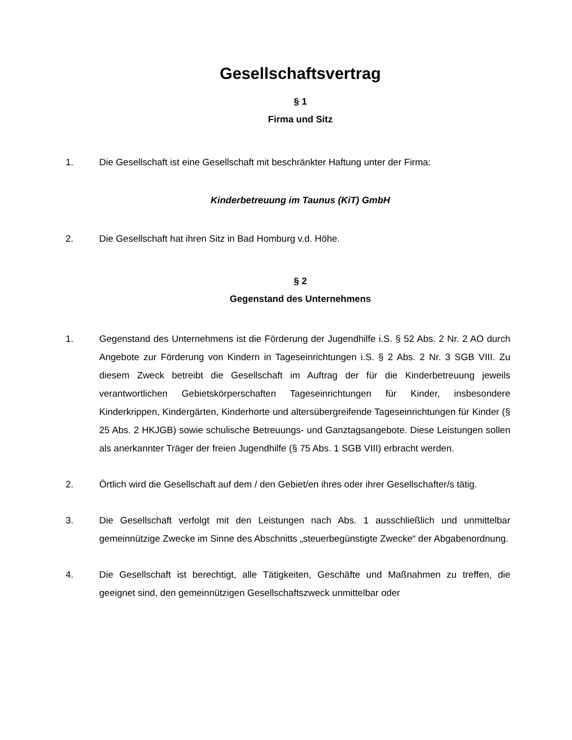Gesellschaftsvertrag
§ 1
Firma und Sitz
1. Die Gesellschaft ist eine Gesellschaft mit beschränkter Haftung unter der Firma:
Kinderbetreuung im Taunus (KiT) GmbH
2. Die Gesellschaft hat ihren Sitz in Bad Homburg v.d. Höhe.
§ 2
Gegenstand des Unternehmens
1. Gegenstand des Unternehmens ist die Förderung der Jugendhilfe i.S. § 52 Abs. 2 Nr. 2 AO durch Angebote zur Förderung von Kindern in Tageseinrichtungen i.S. § 2 Abs. 2 Nr. 3 SGB VIII. Zu diesem Zweck betreibt die Gesellschaft im Auftrag der für die Kinderbetreuung jeweils verantwortlichen Gebietskörperschaften Tageseinrichtungen für Kinder, insbesondere Kinderkrippen, Kindergärten, Kinderhorte und altersübergreifende Tageseinrichtungen für Kinder (§ 25 Abs. 2 HKJGB) sowie schulische Betreuungs- und Ganztagsangebote. Diese Leistungen sollen als anerkannter Träger der freien Jugendhilfe (§ 75 Abs. 1 SGB VIII) erbracht werden.
2. Örtlich wird die Gesellschaft auf dem / den Gebiet/en ihres oder ihrer Gesellschafter/s tätig.
3. Die Gesellschaft verfolgt mit den Leistungen nach Abs. 1 ausschließlich und unmittelbar gemeinnützige Zwecke im Sinne des Abschnitts „steuerbegünstigte Zwecke“ der Abgabenordnung.
4. Die Gesellschaft ist berechtigt, alle Tätigkeiten, Geschäfte und Maßnahmen zu treffen, die geeignet sind, den gemeinnützigen Gesellschaftszweck unmittelbar oder